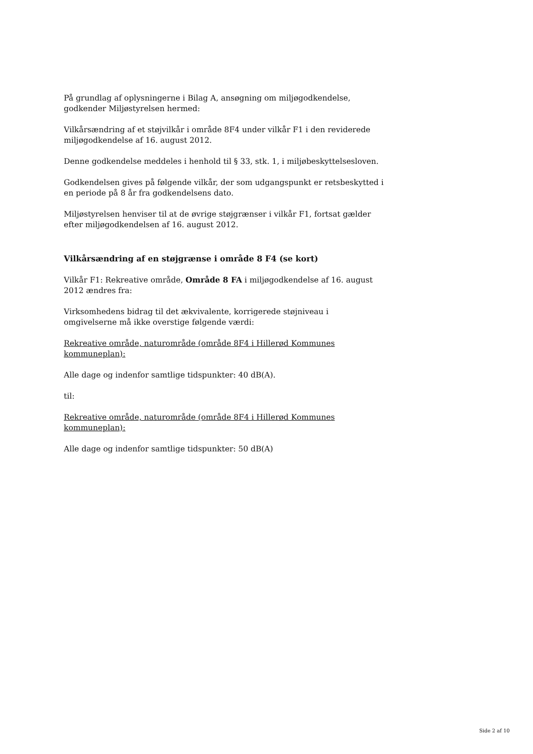På grundlag af oplysningerne i Bilag A, ansøgning om miljøgodkendelse, godkender Miljøstyrelsen hermed:
Vilkårsændring af et støjvilkår i område 8F4 under vilkår F1 i den reviderede miljøgodkendelse af 16. august 2012.
Denne godkendelse meddeles i henhold til § 33, stk. 1, i miljøbeskyttelsesloven.
Godkendelsen gives på følgende vilkår, der som udgangspunkt er retsbeskytted i en periode på 8 år fra godkendelsens dato.
Miljøstyrelsen henviser til at de øvrige støjgrænser i vilkår F1, fortsat gælder efter miljøgodkendelsen af 16. august 2012.
Vilkårsændring af en støjgrænse i område 8 F4 (se kort)
Vilkår F1: Rekreative område, Område 8 FA i miljøgodkendelse af 16. august 2012 ændres fra:
Virksomhedens bidrag til det ækvivalente, korrigerede støjniveau i
omgivelserne må ikke overstige følgende værdi:
Rekreative område, naturområde (område 8F4 i Hillerød Kommunes kommuneplan):
Alle dage og indenfor samtlige tidspunkter: 40 dB(A).
til:
Rekreative område, naturområde (område 8F4 i Hillerød Kommunes kommuneplan):
Alle dage og indenfor samtlige tidspunkter: 50 dB(A)
Side 2 af 10